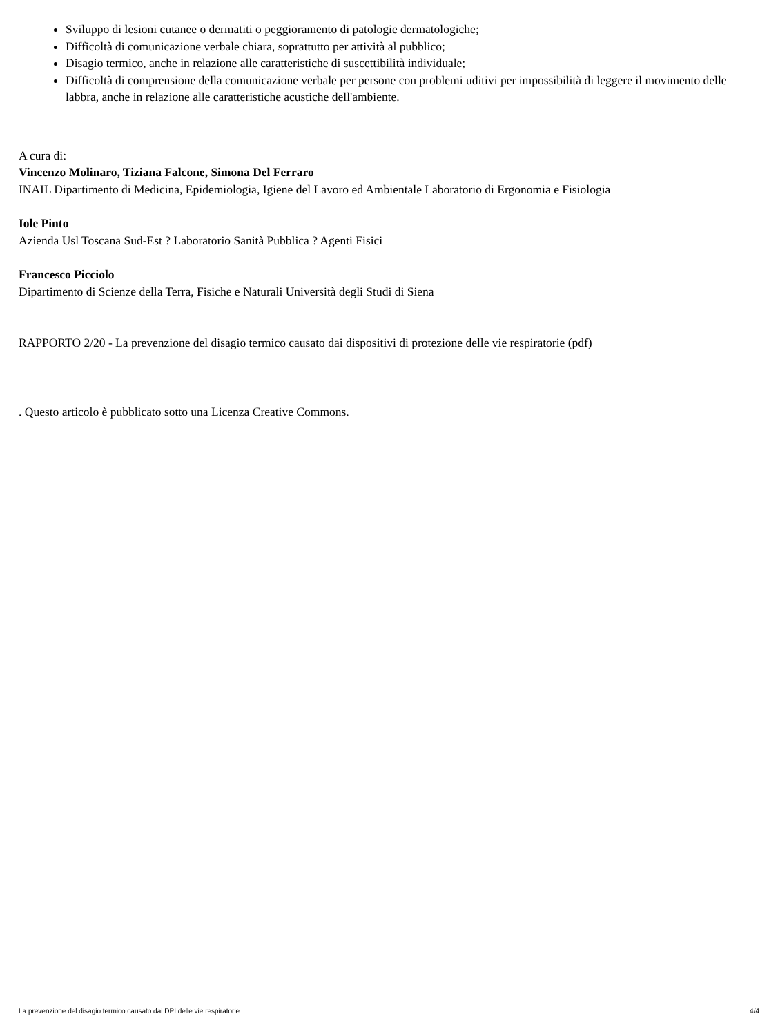Sviluppo di lesioni cutanee o dermatiti o peggioramento di patologie dermatologiche;
Difficoltà di comunicazione verbale chiara, soprattutto per attività al pubblico;
Disagio termico, anche in relazione alle caratteristiche di suscettibilità individuale;
Difficoltà di comprensione della comunicazione verbale per persone con problemi uditivi per impossibilità di leggere il movimento delle labbra, anche in relazione alle caratteristiche acustiche dell'ambiente.
A cura di:
Vincenzo Molinaro, Tiziana Falcone, Simona Del Ferraro
INAIL Dipartimento di Medicina, Epidemiologia, Igiene del Lavoro ed Ambientale Laboratorio di Ergonomia e Fisiologia
Iole Pinto
Azienda Usl Toscana Sud-Est ? Laboratorio Sanità Pubblica ? Agenti Fisici
Francesco Picciolo
Dipartimento di Scienze della Terra, Fisiche e Naturali Università degli Studi di Siena
RAPPORTO 2/20 - La prevenzione del disagio termico causato dai dispositivi di protezione delle vie respiratorie (pdf)
. Questo articolo è pubblicato sotto una Licenza Creative Commons.
La prevenzione del disagio termico causato dai DPI delle vie respiratorie 4/4